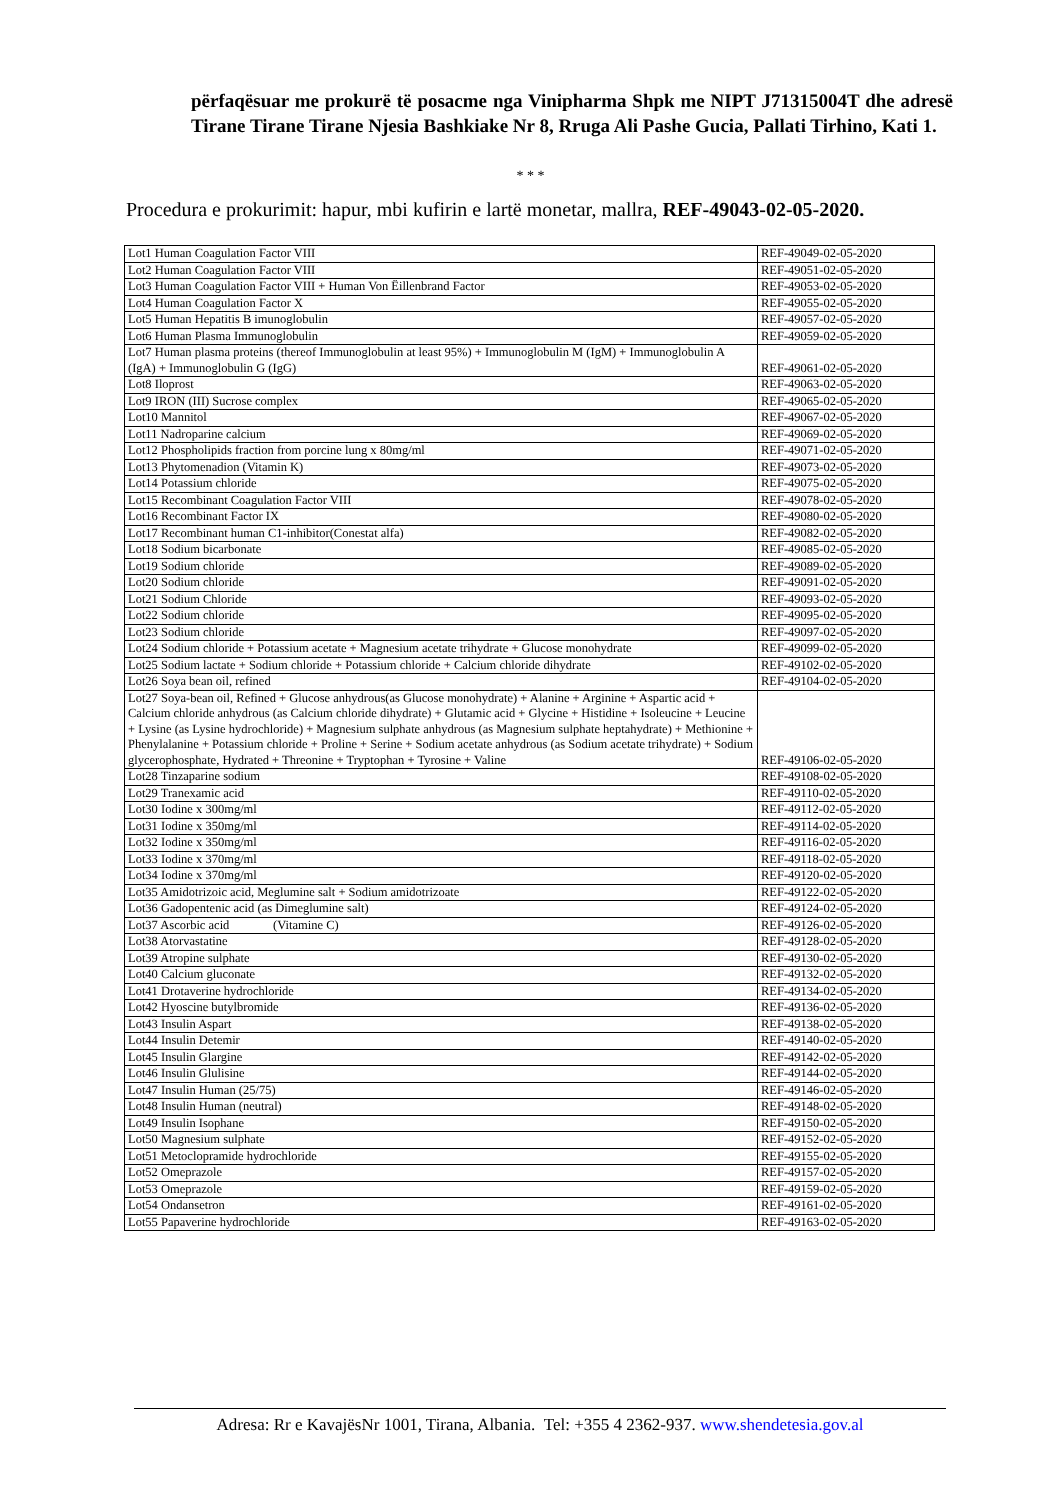përfaqësuar me prokurë të posacme nga Vinipharma Shpk me NIPT J71315004T dhe adresë Tirane Tirane Tirane Njesia Bashkiake Nr 8, Rruga Ali Pashe Gucia, Pallati Tirhino, Kati 1.
* * *
Procedura e prokurimit: hapur, mbi kufirin e lartë monetar, mallra, REF-49043-02-05-2020.
| Lot1 Human Coagulation Factor VIII | REF-49049-02-05-2020 |
| Lot2 Human Coagulation Factor VIII | REF-49051-02-05-2020 |
| Lot3 Human Coagulation Factor VIII + Human Von Ëillenbrand Factor | REF-49053-02-05-2020 |
| Lot4 Human Coagulation Factor X | REF-49055-02-05-2020 |
| Lot5 Human Hepatitis B imunoglobulin | REF-49057-02-05-2020 |
| Lot6 Human Plasma Immunoglobulin | REF-49059-02-05-2020 |
| Lot7 Human plasma proteins (thereof Immunoglobulin at least 95%) + Immunoglobulin M (IgM) + Immunoglobulin A (IgA) + Immunoglobulin G (IgG) | REF-49061-02-05-2020 |
| Lot8 Iloprost | REF-49063-02-05-2020 |
| Lot9 IRON (III) Sucrose complex | REF-49065-02-05-2020 |
| Lot10 Mannitol | REF-49067-02-05-2020 |
| Lot11 Nadroparine calcium | REF-49069-02-05-2020 |
| Lot12 Phospholipids fraction from porcine lung x 80mg/ml | REF-49071-02-05-2020 |
| Lot13 Phytomenadion (Vitamin K) | REF-49073-02-05-2020 |
| Lot14 Potassium chloride | REF-49075-02-05-2020 |
| Lot15 Recombinant Coagulation Factor VIII | REF-49078-02-05-2020 |
| Lot16 Recombinant Factor IX | REF-49080-02-05-2020 |
| Lot17 Recombinant human C1-inhibitor(Conestat alfa) | REF-49082-02-05-2020 |
| Lot18 Sodium bicarbonate | REF-49085-02-05-2020 |
| Lot19 Sodium chloride | REF-49089-02-05-2020 |
| Lot20 Sodium chloride | REF-49091-02-05-2020 |
| Lot21 Sodium Chloride | REF-49093-02-05-2020 |
| Lot22 Sodium chloride | REF-49095-02-05-2020 |
| Lot23 Sodium chloride | REF-49097-02-05-2020 |
| Lot24 Sodium chloride + Potassium acetate + Magnesium acetate trihydrate + Glucose monohydrate | REF-49099-02-05-2020 |
| Lot25 Sodium lactate + Sodium chloride + Potassium chloride + Calcium chloride dihydrate | REF-49102-02-05-2020 |
| Lot26 Soya bean oil, refined | REF-49104-02-05-2020 |
| Lot27 Soya-bean oil, Refined + Glucose anhydrous(as Glucose monohydrate) + Alanine + Arginine + Aspartic acid + Calcium chloride anhydrous (as Calcium chloride dihydrate) + Glutamic acid + Glycine + Histidine + Isoleucine + Leucine + Lysine (as Lysine hydrochloride) + Magnesium sulphate anhydrous (as Magnesium sulphate heptahydrate) + Methionine + Phenylalanine + Potassium chloride + Proline + Serine + Sodium acetate anhydrous (as Sodium acetate trihydrate) + Sodium glycerophosphate, Hydrated + Threonine + Tryptophan + Tyrosine + Valine | REF-49106-02-05-2020 |
| Lot28 Tinzaparine sodium | REF-49108-02-05-2020 |
| Lot29 Tranexamic acid | REF-49110-02-05-2020 |
| Lot30 Iodine x 300mg/ml | REF-49112-02-05-2020 |
| Lot31 Iodine x 350mg/ml | REF-49114-02-05-2020 |
| Lot32 Iodine x 350mg/ml | REF-49116-02-05-2020 |
| Lot33 Iodine x 370mg/ml | REF-49118-02-05-2020 |
| Lot34 Iodine x 370mg/ml | REF-49120-02-05-2020 |
| Lot35 Amidotrizoic acid, Meglumine salt + Sodium amidotrizoate | REF-49122-02-05-2020 |
| Lot36 Gadopentenic acid (as Dimeglumine salt) | REF-49124-02-05-2020 |
| Lot37 Ascorbic acid (Vitamine C) | REF-49126-02-05-2020 |
| Lot38 Atorvastatine | REF-49128-02-05-2020 |
| Lot39 Atropine sulphate | REF-49130-02-05-2020 |
| Lot40 Calcium gluconate | REF-49132-02-05-2020 |
| Lot41 Drotaverine hydrochloride | REF-49134-02-05-2020 |
| Lot42 Hyoscine butylbromide | REF-49136-02-05-2020 |
| Lot43 Insulin Aspart | REF-49138-02-05-2020 |
| Lot44 Insulin Detemir | REF-49140-02-05-2020 |
| Lot45 Insulin Glargine | REF-49142-02-05-2020 |
| Lot46 Insulin Glulisine | REF-49144-02-05-2020 |
| Lot47 Insulin Human (25/75) | REF-49146-02-05-2020 |
| Lot48 Insulin Human (neutral) | REF-49148-02-05-2020 |
| Lot49 Insulin Isophane | REF-49150-02-05-2020 |
| Lot50 Magnesium sulphate | REF-49152-02-05-2020 |
| Lot51 Metoclopramide hydrochloride | REF-49155-02-05-2020 |
| Lot52 Omeprazole | REF-49157-02-05-2020 |
| Lot53 Omeprazole | REF-49159-02-05-2020 |
| Lot54 Ondansetron | REF-49161-02-05-2020 |
| Lot55 Papaverine hydrochloride | REF-49163-02-05-2020 |
Adresa: Rr e KavajësNr 1001, Tirana, Albania. Tel: +355 4 2362-937. www.shendetesia.gov.al